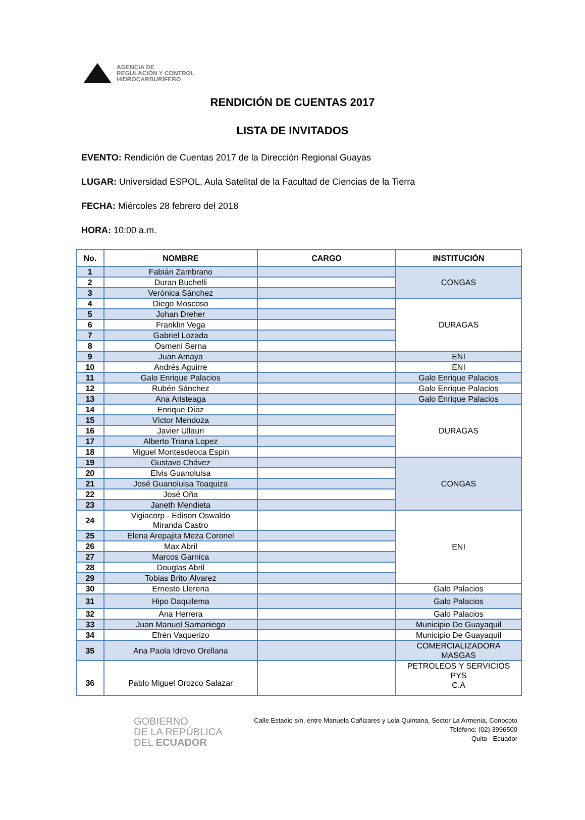AGENCIA DE
REGULACIÓN Y CONTROL
HIDROCARBURÍFERO
RENDICIÓN DE CUENTAS 2017
LISTA DE INVITADOS
EVENTO: Rendición de Cuentas 2017 de la Dirección Regional Guayas
LUGAR: Universidad ESPOL, Aula Satelital de la Facultad de Ciencias de la Tierra
FECHA: Miércoles 28 febrero del 2018
HORA: 10:00 a.m.
| No. | NOMBRE | CARGO | INSTITUCIÓN |
| --- | --- | --- | --- |
| 1 | Fabián Zambrano | | CONGAS |
| 2 | Duran Buchelli | | |
| 3 | Verónica Sánchez | | |
| 4 | Diego Moscoso | | DURAGAS |
| 5 | Johan Dreher | | |
| 6 | Franklin Vega | | |
| 7 | Gabriel Lozada | | |
| 8 | Osmeni Serna | | |
| 9 | Juan Amaya | | ENI |
| 10 | Andrés Aguirre | | ENI |
| 11 | Galo Enrique Palacios | | Galo Enrique Palacios |
| 12 | Rubén Sánchez | | Galo Enrique Palacios |
| 13 | Ana Aristeaga | | Galo Enrique Palacios |
| 14 | Enrique Díaz | | DURAGAS |
| 15 | Víctor Mendoza | | |
| 16 | Javier Ullauri | | |
| 17 | Alberto Triana Lopez | | |
| 18 | Miguel Montesdeoca Espin | | |
| 19 | Gustavo Chávez | | CONGAS |
| 20 | Elvis Guanoluisa | | |
| 21 | José Guanoluisa Toaquiza | | |
| 22 | José Oña | | |
| 23 | Janeth Mendieta | | |
| 24 | Vigiacorp - Edison Oswaldo Miranda Castro | | ENI |
| 25 | Elena Arepajita Meza Coronel | | |
| 26 | Max Abril | | |
| 27 | Marcos Garnica | | |
| 28 | Douglas Abril | | |
| 29 | Tobias Brito Álvarez | | |
| 30 | Ernesto Llerena | | Galo Palacios |
| 31 | Hipo Daquilema | | Galo Palacios |
| 32 | Ana Herrera | | Galo Palacios |
| 33 | Juan Manuel Samaniego | | Municipio De Guayaquil |
| 34 | Efrén Vaquerizo | | Municipio De Guayaquil |
| 35 | Ana Paola Idrovo Orellana | | COMERCIALIZADORA MASGAS |
| 36 | Pablo Miguel Orozco Salazar | | PETROLEOS Y SERVICIOS PYS C.A |
GOBIERNO
DE LA REPÚBLICA
DEL ECUADOR
Calle Estadio s/n, entre Manuela Cañizares y Lola Quintana, Sector La Armenia, Conocoto
Teléfono: (02) 3996500
Quito - Ecuador